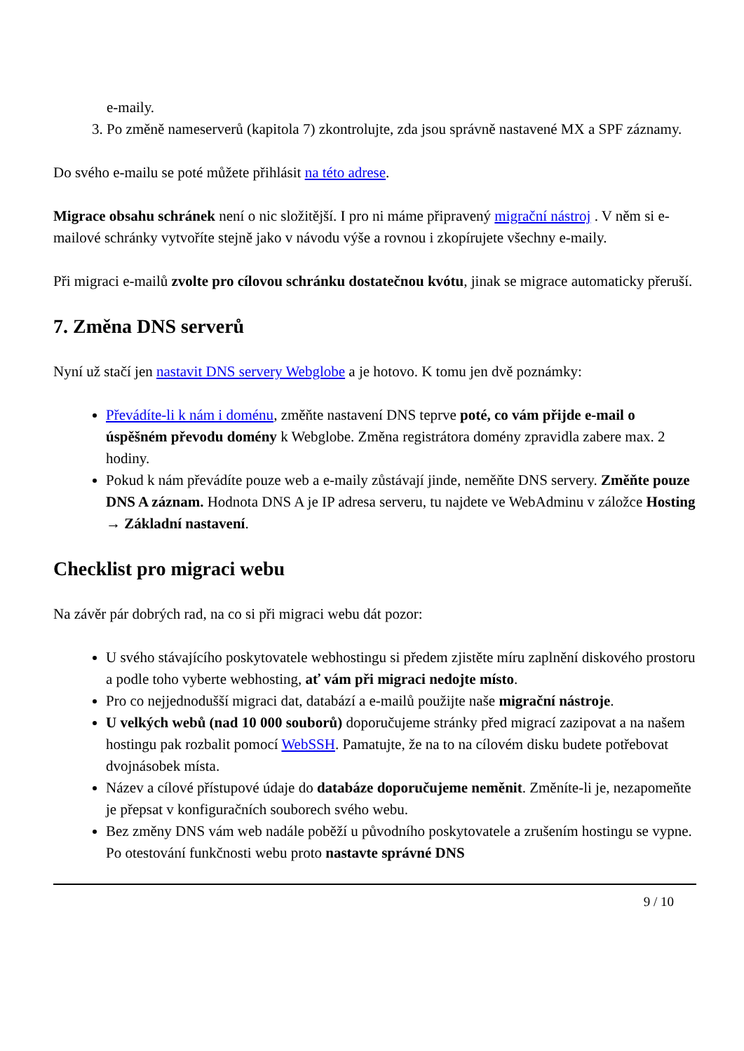e-maily.
3. Po změně nameserverů (kapitola 7) zkontrolujte, zda jsou správně nastavené MX a SPF záznamy.
Do svého e-mailu se poté můžete přihlásit na této adrese.
Migrace obsahu schránek není o nic složitější. I pro ni máme připravený migrační nástroj . V něm si e-mailové schránky vytvoříte stejně jako v návodu výše a rovnou i zkopírujete všechny e-maily.
Při migraci e-mailů zvolte pro cílovou schránku dostatečnou kvótu, jinak se migrace automaticky přeruší.
7. Změna DNS serverů
Nyní už stačí jen nastavit DNS servery Webglobe a je hotovo. K tomu jen dvě poznámky:
Převádíte-li k nám i doménu, změňte nastavení DNS teprve poté, co vám přijde e-mail o úspěšném převodu domény k Webglobe. Změna registrátora domény zpravidla zabere max. 2 hodiny.
Pokud k nám převádíte pouze web a e-maily zůstávají jinde, neměňte DNS servery. Změňte pouze DNS A záznam. Hodnota DNS A je IP adresa serveru, tu najdete ve WebAdminu v záložce Hosting → Základní nastavení.
Checklist pro migraci webu
Na závěr pár dobrých rad, na co si při migraci webu dát pozor:
U svého stávajícího poskytovatele webhostingu si předem zjistěte míru zaplnění diskového prostoru a podle toho vyberte webhosting, ať vám při migraci nedojte místo.
Pro co nejjednodušší migraci dat, databází a e-mailů použijte naše migrační nástroje.
U velkých webů (nad 10 000 souborů) doporučujeme stránky před migrací zazipovat a na našem hostingu pak rozbalit pomocí WebSSH. Pamatujte, že na to na cílovém disku budete potřebovat dvojnásobek místa.
Název a cílové přístupové údaje do databáze doporučujeme neměnit. Změníte-li je, nezapomeňte je přepsat v konfiguračních souborech svého webu.
Bez změny DNS vám web nadále poběží u původního poskytovatele a zrušením hostingu se vypne. Po otestování funkčnosti webu proto nastavte správné DNS
9 / 10